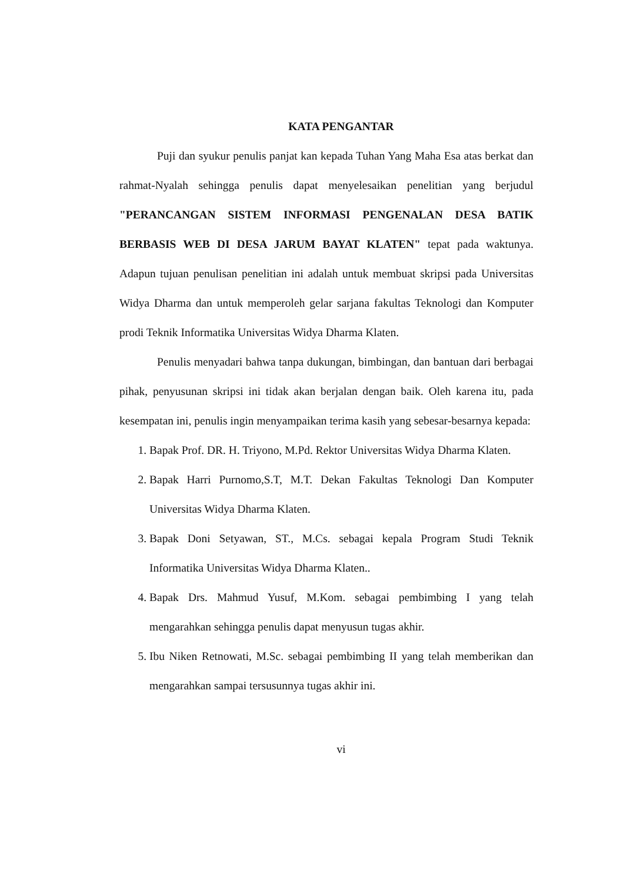KATA PENGANTAR
Puji dan syukur penulis panjat kan kepada Tuhan Yang Maha Esa atas berkat dan rahmat-Nyalah sehingga penulis dapat menyelesaikan penelitian yang berjudul "PERANCANGAN SISTEM INFORMASI PENGENALAN DESA BATIK BERBASIS WEB DI DESA JARUM BAYAT KLATEN" tepat pada waktunya. Adapun tujuan penulisan penelitian ini adalah untuk membuat skripsi pada Universitas Widya Dharma dan untuk memperoleh gelar sarjana fakultas Teknologi dan Komputer prodi Teknik Informatika Universitas Widya Dharma Klaten.
Penulis menyadari bahwa tanpa dukungan, bimbingan, dan bantuan dari berbagai pihak, penyusunan skripsi ini tidak akan berjalan dengan baik. Oleh karena itu, pada kesempatan ini, penulis ingin menyampaikan terima kasih yang sebesar-besarnya kepada:
1. Bapak Prof. DR. H. Triyono, M.Pd. Rektor Universitas Widya Dharma Klaten.
2. Bapak Harri Purnomo,S.T, M.T. Dekan Fakultas Teknologi Dan Komputer Universitas Widya Dharma Klaten.
3. Bapak Doni Setyawan, ST., M.Cs. sebagai kepala Program Studi Teknik Informatika Universitas Widya Dharma Klaten..
4. Bapak Drs. Mahmud Yusuf, M.Kom. sebagai pembimbing I yang telah mengarahkan sehingga penulis dapat menyusun tugas akhir.
5. Ibu Niken Retnowati, M.Sc. sebagai pembimbing II yang telah memberikan dan mengarahkan sampai tersusunnya tugas akhir ini.
vi